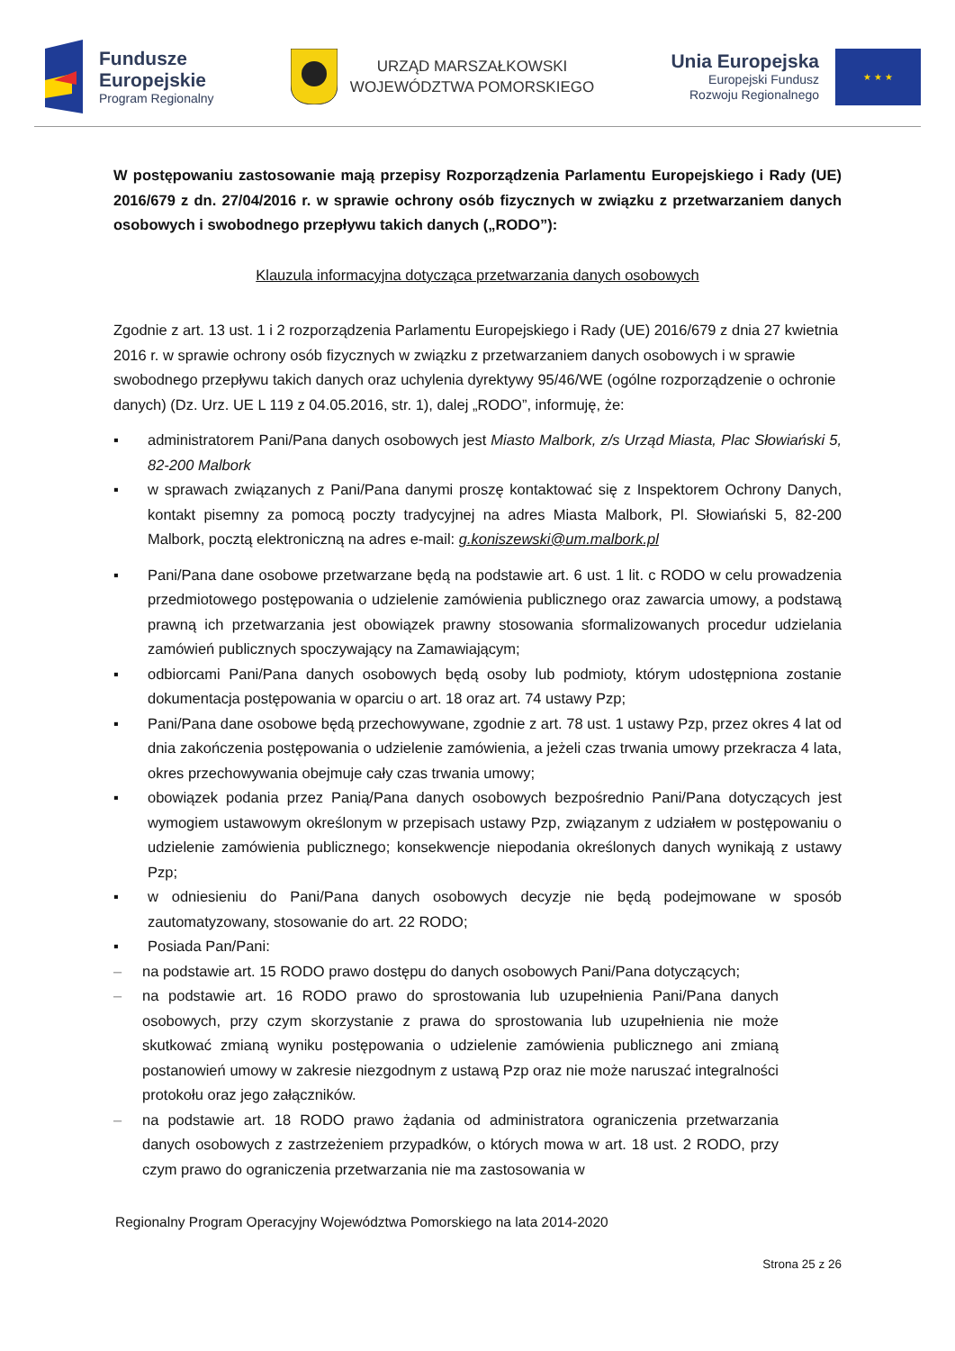Fundusze
Europejskie
Program Regionalny
URZĄD MARSZAŁKOWSKI
WOJEWÓDZTWA POMORSKIEGO
Unia Europejska
Europejski Fundusz
Rozwoju Regionalnego
★ ★ ★
W postępowaniu zastosowanie mają przepisy Rozporządzenia Parlamentu Europejskiego i Rady (UE) 2016/679 z dn. 27/04/2016 r. w sprawie ochrony osób fizycznych w związku z przetwarzaniem danych osobowych i swobodnego przepływu takich danych („RODO”):
Klauzula informacyjna dotycząca przetwarzania danych osobowych
Zgodnie z art. 13 ust. 1 i 2 rozporządzenia Parlamentu Europejskiego i Rady (UE) 2016/679 z dnia 27 kwietnia 2016 r. w sprawie ochrony osób fizycznych w związku z przetwarzaniem danych osobowych i w sprawie swobodnego przepływu takich danych oraz uchylenia dyrektywy 95/46/WE (ogólne rozporządzenie o ochronie danych) (Dz. Urz. UE L 119 z 04.05.2016, str. 1), dalej „RODO”, informuję, że:
▪ administratorem Pani/Pana danych osobowych jest Miasto Malbork, z/s Urząd Miasta, Plac Słowiański 5, 82-200 Malbork
▪ w sprawach związanych z Pani/Pana danymi proszę kontaktować się z Inspektorem Ochrony Danych, kontakt pisemny za pomocą poczty tradycyjnej na adres Miasta Malbork, Pl. Słowiański 5, 82-200 Malbork, pocztą elektroniczną na adres e-mail: g.koniszewski@um.malbork.pl
▪ Pani/Pana dane osobowe przetwarzane będą na podstawie art. 6 ust. 1 lit. c RODO w celu prowadzenia przedmiotowego postępowania o udzielenie zamówienia publicznego oraz zawarcia umowy, a podstawą prawną ich przetwarzania jest obowiązek prawny stosowania sformalizowanych procedur udzielania zamówień publicznych spoczywający na Zamawiającym;
▪ odbiorcami Pani/Pana danych osobowych będą osoby lub podmioty, którym udostępniona zostanie dokumentacja postępowania w oparciu o art. 18 oraz art. 74 ustawy Pzp;
▪ Pani/Pana dane osobowe będą przechowywane, zgodnie z art. 78 ust. 1 ustawy Pzp, przez okres 4 lat od dnia zakończenia postępowania o udzielenie zamówienia, a jeżeli czas trwania umowy przekracza 4 lata, okres przechowywania obejmuje cały czas trwania umowy;
▪ obowiązek podania przez Panią/Pana danych osobowych bezpośrednio Pani/Pana dotyczących jest wymogiem ustawowym określonym w przepisach ustawy Pzp, związanym z udziałem w postępowaniu o udzielenie zamówienia publicznego; konsekwencje niepodania określonych danych wynikają z ustawy Pzp;
▪ w odniesieniu do Pani/Pana danych osobowych decyzje nie będą podejmowane w sposób zautomatyzowany, stosowanie do art. 22 RODO;
▪ Posiada Pan/Pani:
– na podstawie art. 15 RODO prawo dostępu do danych osobowych Pani/Pana dotyczących;
– na podstawie art. 16 RODO prawo do sprostowania lub uzupełnienia Pani/Pana danych osobowych, przy czym skorzystanie z prawa do sprostowania lub uzupełnienia nie może skutkować zmianą wyniku postępowania o udzielenie zamówienia publicznego ani zmianą postanowień umowy w zakresie niezgodnym z ustawą Pzp oraz nie może naruszać integralności protokołu oraz jego załączników.
– na podstawie art. 18 RODO prawo żądania od administratora ograniczenia przetwarzania danych osobowych z zastrzeżeniem przypadków, o których mowa w art. 18 ust. 2 RODO, przy czym prawo do ograniczenia przetwarzania nie ma zastosowania w
Regionalny Program Operacyjny Województwa Pomorskiego na lata 2014-2020
Strona 25 z 26